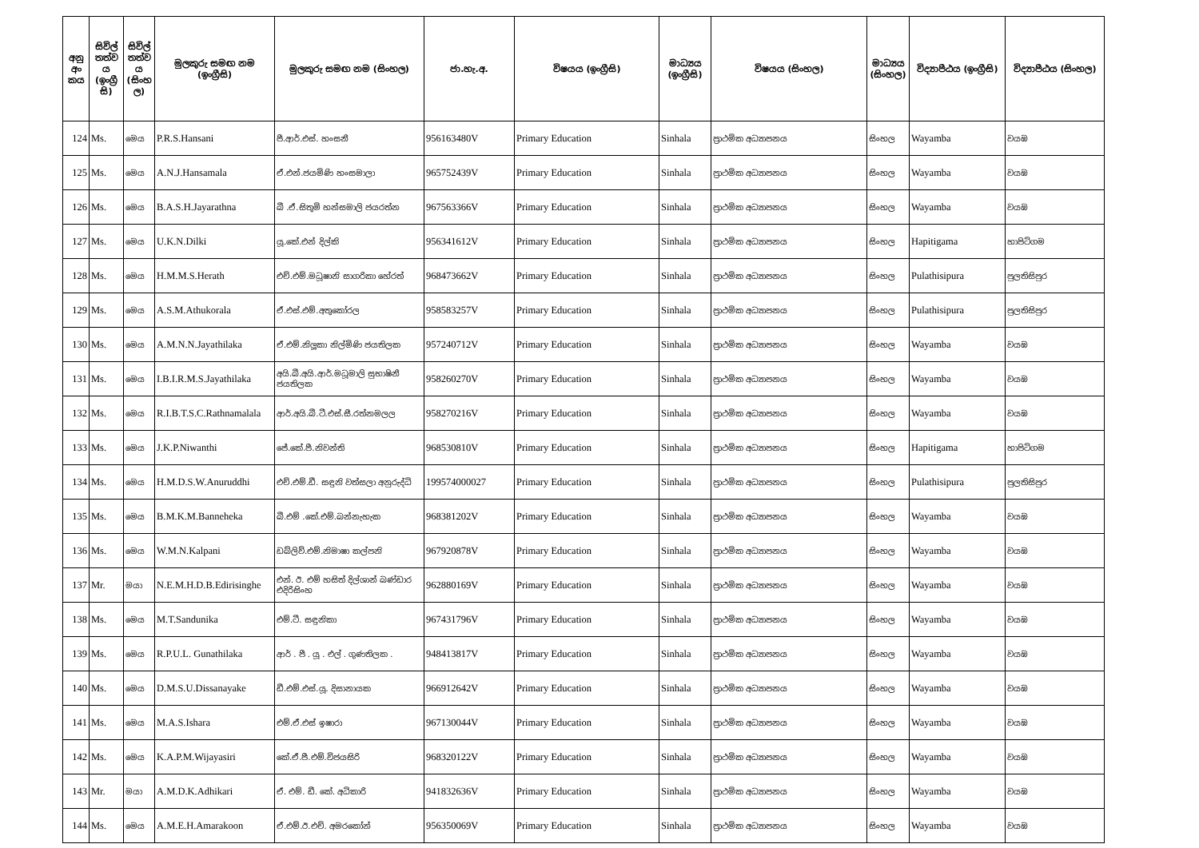| අනු අං කය | සිවිල් තත්ව ය (ඉංග්‍රී සි) | සිවිල් තත්ව ය (සිංහ ල) | මුලකුරු සමඟ නම (ඉංග්‍රීසි) | මුලකුරු සමඟ නම (සිංහල) | ජා.හැ.අ. | විෂයය (ඉංග්‍රීසි) | මාධ්‍යය (ඉංග්‍රීසි) | විෂයය (සිංහල) | මාධ්‍යය (සිංහල) | විද්‍යාපීඨය (ඉංග්‍රීසි) | විද්‍යාපීඨය (සිංහල) |
| --- | --- | --- | --- | --- | --- | --- | --- | --- | --- | --- | --- |
| 124 | Ms. | මෙය | P.R.S.Hansani | පී.ආර්.එස්. හංසනී | 956163480V | Primary Education | Sinhala | ප්‍රාථමික අධ්‍යාපනය | සිංහල | Wayamba | වයඹ |
| 125 | Ms. | මෙය | A.N.J.Hansamala | ඒ.එන්.ජයමිණි හංසමාලා | 965752439V | Primary Education | Sinhala | ප්‍රාථමික අධ්‍යාපනය | සිංහල | Wayamba | වයඹ |
| 126 | Ms. | මෙය | B.A.S.H.Jayarathna | බී .ඒ.සිතුමි හන්සමාලි ජයරත්න | 967563366V | Primary Education | Sinhala | ප්‍රාථමික අධ්‍යාපනය | සිංහල | Wayamba | වයඹ |
| 127 | Ms. | මෙය | U.K.N.Dilki | යූ.කේ.එන් දිල්කි | 956341612V | Primary Education | Sinhala | ප්‍රාථමික අධ්‍යාපනය | සිංහල | Hapitigama | හාපිටිගම |
| 128 | Ms. | මෙය | H.M.M.S.Herath | එච්.එම්.මධූෂානි සාගරිකා හේරත් | 968473662V | Primary Education | Sinhala | ප්‍රාථමික අධ්‍යාපනය | සිංහල | Pulathisipura | පුලතිසිපුර |
| 129 | Ms. | මෙය | A.S.M.Athukorala | ඒ.එස්.එම්.අතුකෝරල | 958583257V | Primary Education | Sinhala | ප්‍රාථමික අධ්‍යාපනය | සිංහල | Pulathisipura | පුලතිසිපුර |
| 130 | Ms. | මෙය | A.M.N.N.Jayathilaka | ඒ.එම්.නිලූකා නිල්මිණි ජයතිලක | 957240712V | Primary Education | Sinhala | ප්‍රාථමික අධ්‍යාපනය | සිංහල | Wayamba | වයඹ |
| 131 | Ms. | මෙය | I.B.I.R.M.S.Jayathilaka | අයි.බී.අයි.ආර්.මධූමාලි සුභාෂිනී ජයතිලක | 958260270V | Primary Education | Sinhala | ප්‍රාථමික අධ්‍යාපනය | සිංහල | Wayamba | වයඹ |
| 132 | Ms. | මෙය | R.I.B.T.S.C.Rathnamalala | ආර්.අයි.බී.ටී.එස්.සී.රත්නමලල | 958270216V | Primary Education | Sinhala | ප්‍රාථමික අධ්‍යාපනය | සිංහල | Wayamba | වයඹ |
| 133 | Ms. | මෙය | J.K.P.Niwanthi | ජේ.කේ.පී.නිවන්ති | 968530810V | Primary Education | Sinhala | ප්‍රාථමික අධ්‍යාපනය | සිංහල | Hapitigama | හාපිටිගම |
| 134 | Ms. | මෙය | H.M.D.S.W.Anuruddhi | එච්.එම්.ඩී. සඳුනි වත්සලා අනුරුද්ධි | 199574000027 | Primary Education | Sinhala | ප්‍රාථමික අධ්‍යාපනය | සිංහල | Pulathisipura | පුලතිසිපුර |
| 135 | Ms. | මෙය | B.M.K.M.Banneheka | බී.එම් .කේ.එම්.බන්නැහැක | 968381202V | Primary Education | Sinhala | ප්‍රාථමික අධ්‍යාපනය | සිංහල | Wayamba | වයඹ |
| 136 | Ms. | මෙය | W.M.N.Kalpani | ඩබ්ලිව්.එම්.නිමාෂා කල්පනි | 967920878V | Primary Education | Sinhala | ප්‍රාථමික අධ්‍යාපනය | සිංහල | Wayamba | වයඹ |
| 137 | Mr. | මයා | N.E.M.H.D.B.Edirisinghe | එන්. ඊ. එම් හසිත් දිල්ශාන් බණ්ඩාර එදිරිසිංහ | 962880169V | Primary Education | Sinhala | ප්‍රාථමික අධ්‍යාපනය | සිංහල | Wayamba | වයඹ |
| 138 | Ms. | මෙය | M.T.Sandunika | එම්.ටී. සඳුනිකා | 967431796V | Primary Education | Sinhala | ප්‍රාථමික අධ්‍යාපනය | සිංහල | Wayamba | වයඹ |
| 139 | Ms. | මෙය | R.P.U.L. Gunathilaka | ආර් . පී . යූ . එල් . ගුණතිලක . | 948413817V | Primary Education | Sinhala | ප්‍රාථමික අධ්‍යාපනය | සිංහල | Wayamba | වයඹ |
| 140 | Ms. | මෙය | D.M.S.U.Dissanayake | ඩී.එම්.එස්.යූ. දිසානායක | 966912642V | Primary Education | Sinhala | ප්‍රාථමික අධ්‍යාපනය | සිංහල | Wayamba | වයඹ |
| 141 | Ms. | මෙය | M.A.S.Ishara | එම්.ඒ.එස් ඉෂාරා | 967130044V | Primary Education | Sinhala | ප්‍රාථමික අධ්‍යාපනය | සිංහල | Wayamba | වයඹ |
| 142 | Ms. | මෙය | K.A.P.M.Wijayasiri | කේ.ඒ.පී.එම්.විජයසිරි | 968320122V | Primary Education | Sinhala | ප්‍රාථමික අධ්‍යාපනය | සිංහල | Wayamba | වයඹ |
| 143 | Mr. | මයා | A.M.D.K.Adhikari | ඒ. එම්. ඩී. කේ. අධිකාරි | 941832636V | Primary Education | Sinhala | ප්‍රාථමික අධ්‍යාපනය | සිංහල | Wayamba | වයඹ |
| 144 | Ms. | මෙය | A.M.E.H.Amarakoon | ඒ.එම්.ඊ.එච්. අමරකෝන් | 956350069V | Primary Education | Sinhala | ප්‍රාථමික අධ්‍යාපනය | සිංහල | Wayamba | වයඹ |